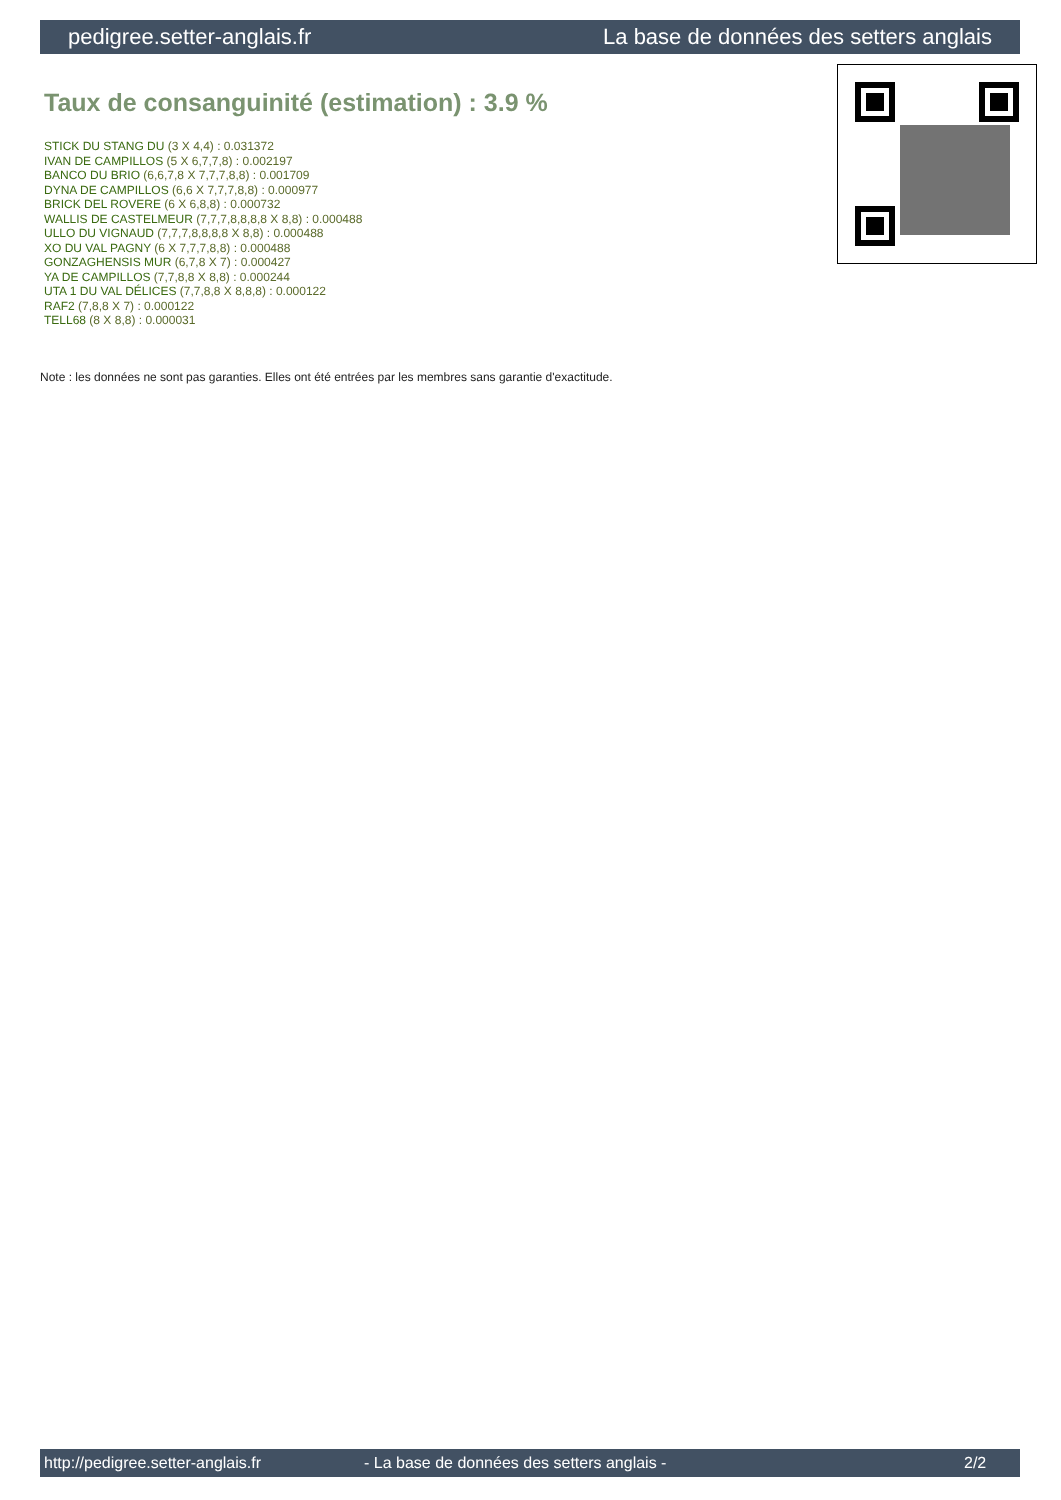pedigree.setter-anglais.fr La base de données des setters anglais
Taux de consanguinité (estimation) : 3.9 %
STICK DU STANG DU (3 X 4,4) : 0.031372
IVAN DE CAMPILLOS (5 X 6,7,7,8) : 0.002197
BANCO DU BRIO (6,6,7,8 X 7,7,7,8,8) : 0.001709
DYNA DE CAMPILLOS (6,6 X 7,7,7,8,8) : 0.000977
BRICK DEL ROVERE (6 X 6,8,8) : 0.000732
WALLIS DE CASTELMEUR (7,7,7,8,8,8,8 X 8,8) : 0.000488
ULLO DU VIGNAUD (7,7,7,8,8,8,8 X 8,8) : 0.000488
XO DU VAL PAGNY (6 X 7,7,7,8,8) : 0.000488
GONZAGHENSIS MUR (6,7,8 X 7) : 0.000427
YA DE CAMPILLOS (7,7,8,8 X 8,8) : 0.000244
UTA 1 DU VAL DÉLICES (7,7,8,8 X 8,8,8) : 0.000122
RAF2 (7,8,8 X 7) : 0.000122
TELL68 (8 X 8,8) : 0.000031
Note : les données ne sont pas garanties. Elles ont été entrées par les membres sans garantie d'exactitude.
http://pedigree.setter-anglais.fr - La base de données des setters anglais - 2/2